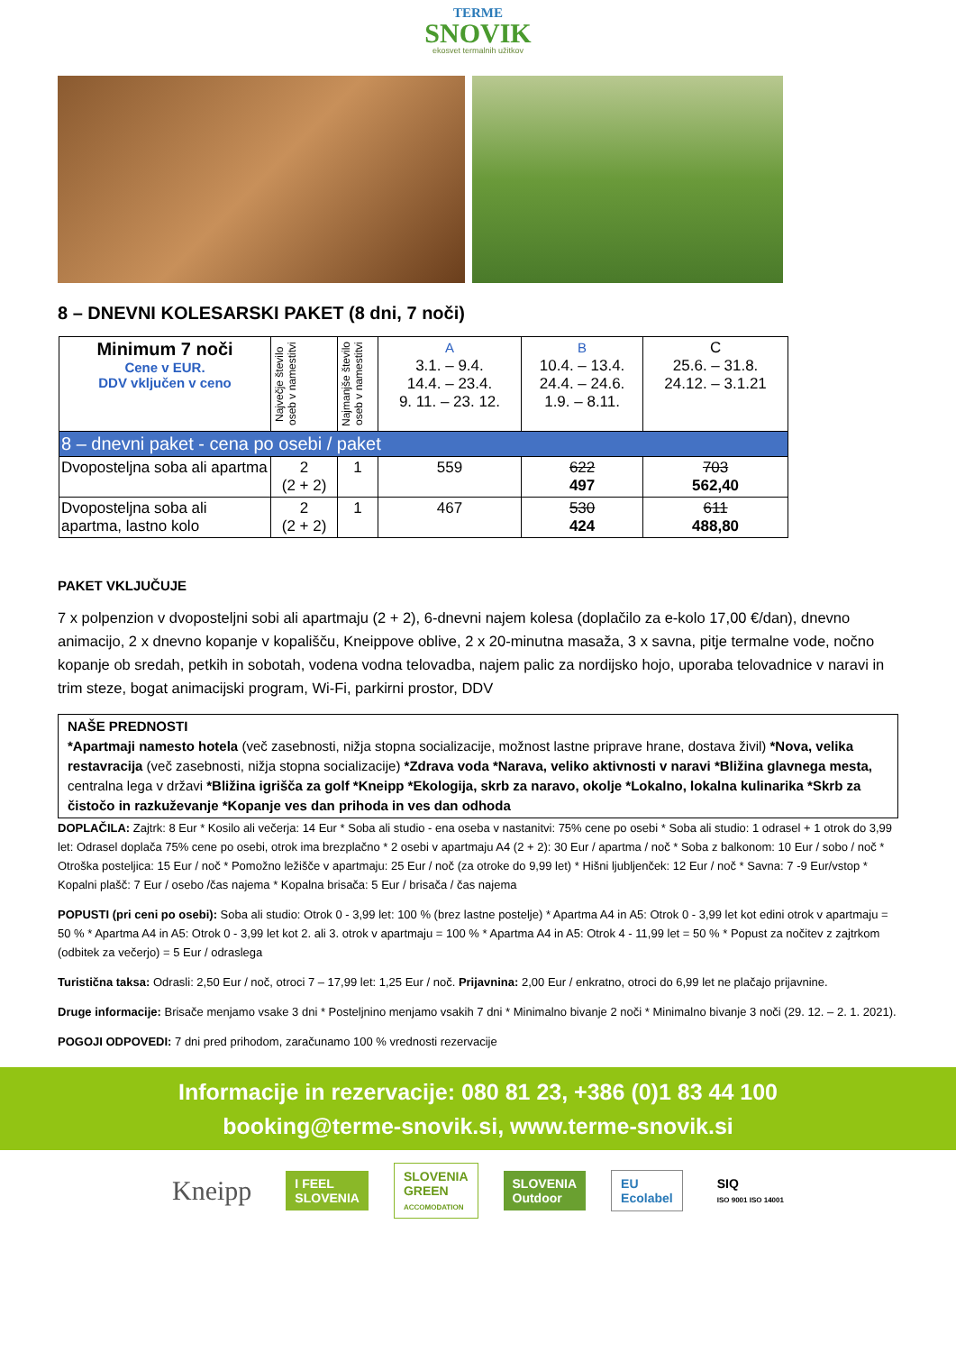TERME
SNOVIK
ekosvet termalnih užitkov
8 – DNEVNI KOLESARSKI PAKET (8 dni, 7 noči)
| Minimum 7 noči Cene v EUR. DDV vključen v ceno | Največje število oseb v namestitvi | Najmanjše število oseb v namestitvi | A 3.1. – 9.4. 14.4. – 23.4. 9. 11. – 23. 12. | B 10.4. – 13.4. 24.4. – 24.6. 1.9. – 8.11. | C 25.6. – 31.8. 24.12. – 3.1.21 |
| 8 – dnevni paket - cena po osebi / paket | | | | | |
| Dvoposteljna soba ali apartma | 2 (2 + 2) | 1 | 559 | 622 497 | 703 562,40 |
| Dvoposteljna soba ali apartma, lastno kolo | 2 (2 + 2) | 1 | 467 | 530 424 | 611 488,80 |
PAKET VKLJUČUJE
7 x polpenzion v dvoposteljni sobi ali apartmaju (2 + 2), 6-dnevni najem kolesa (doplačilo za e-kolo 17,00 €/dan), dnevno animacijo, 2 x dnevno kopanje v kopališču, Kneippove oblive, 2 x 20-minutna masaža, 3 x savna, pitje termalne vode, nočno kopanje ob sredah, petkih in sobotah, vodena vodna telovadba, najem palic za nordijsko hojo, uporaba telovadnice v naravi in trim steze, bogat animacijski program, Wi-Fi, parkirni prostor, DDV
NAŠE PREDNOSTI
*Apartmaji namesto hotela (več zasebnosti, nižja stopna socializacije, možnost lastne priprave hrane, dostava živil) *Nova, velika restavracija (več zasebnosti, nižja stopna socializacije) *Zdrava voda *Narava, veliko aktivnosti v naravi *Bližina glavnega mesta, centralna lega v državi *Bližina igrišča za golf *Kneipp *Ekologija, skrb za naravo, okolje *Lokalno, lokalna kulinarika *Skrb za čistočo in razkuževanje *Kopanje ves dan prihoda in ves dan odhoda
DOPLAČILA: Zajtrk: 8 Eur * Kosilo ali večerja: 14 Eur * Soba ali studio - ena oseba v nastanitvi: 75% cene po osebi * Soba ali studio: 1 odrasel + 1 otrok do 3,99 let: Odrasel doplača 75% cene po osebi, otrok ima brezplačno * 2 osebi v apartmaju A4 (2 + 2): 30 Eur / apartma / noč * Soba z balkonom: 10 Eur / sobo / noč * Otroška posteljica: 15 Eur / noč * Pomožno ležišče v apartmaju: 25 Eur / noč (za otroke do 9,99 let) * Hišni ljubljenček: 12 Eur / noč * Savna: 7 -9 Eur/vstop * Kopalni plašč: 7 Eur / osebo /čas najema * Kopalna brisača: 5 Eur / brisača / čas najema
POPUSTI (pri ceni po osebi): Soba ali studio: Otrok 0 - 3,99 let: 100 % (brez lastne postelje) * Apartma A4 in A5: Otrok 0 - 3,99 let kot edini otrok v apartmaju = 50 % * Apartma A4 in A5: Otrok 0 - 3,99 let kot 2. ali 3. otrok v apartmaju = 100 % * Apartma A4 in A5: Otrok 4 - 11,99 let = 50 % * Popust za nočitev z zajtrkom (odbitek za večerjo) = 5 Eur / odraslega
Turistična taksa: Odrasli: 2,50 Eur / noč, otroci 7 – 17,99 let: 1,25 Eur / noč. Prijavnina: 2,00 Eur / enkratno, otroci do 6,99 let ne plačajo prijavnine.
Druge informacije: Brisače menjamo vsake 3 dni * Posteljnino menjamo vsakih 7 dni * Minimalno bivanje 2 noči * Minimalno bivanje 3 noči (29. 12. – 2. 1. 2021).
POGOJI ODPOVEDI: 7 dni pred prihodom, zaračunamo 100 % vrednosti rezervacije
Informacije in rezervacije: 080 81 23, +386 (0)1 83 44 100
booking@terme-snovik.si, www.terme-snovik.si
Kneipp
I FEEL
SLOVENIA
SLOVENIA
GREEN
ACCOMODATION
SLOVENIA
Outdoor
EU
Ecolabel
SIQ
ISO 9001 ISO 14001